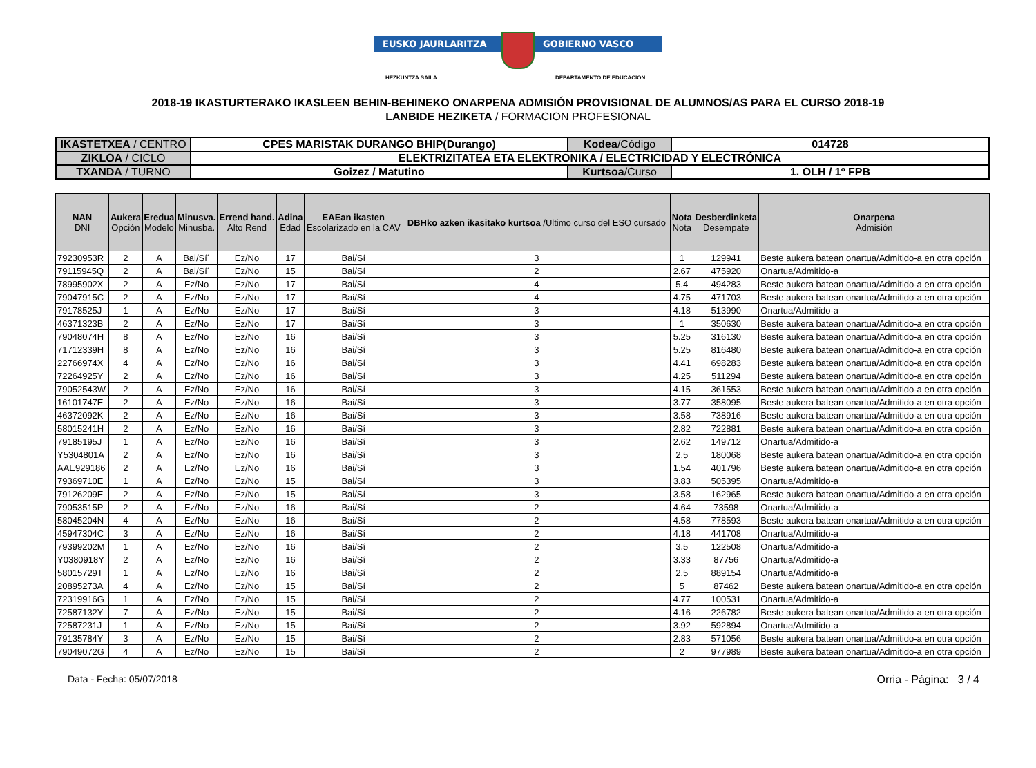EUSKO JAURLARITZA GOBIERNO VASCO
HEZKUNTZA SAILA DEPARTAMENTO DE EDUCACIÓN
2018-19 IKASTURTERAKO IKASLEEN BEHIN-BEHINEKO ONARPENA ADMISIÓN PROVISIONAL DE ALUMNOS/AS PARA EL CURSO 2018-19
LANBIDE HEZIKETA / FORMACION PROFESIONAL
| IKASTETXEA / CENTRO | CPES MARISTAK DURANGO BHIP(Durango) | Kodea /Código | 014728 |
| ZIKLOA / CICLO | ELEKTRIZITATEA ETA ELEKTRONIKA / ELECTRICIDAD Y ELECTRÓNICA | | |
| TXANDA / TURNO | Goizez / Matutino | Kurtsoa /Curso | 1. OLH / 1º FPB |
| NAN DNI | Aukera Opción | Eredua Modelo | Minusva. Minusba. | Errend hand. Alto Rend | Adina Edad | EAEan ikasten Escolarizado en la CAV | DBHko azken ikasitako kurtsoa /Ultimo curso del ESO cursado | Nota Nota | Desberdinketa Desempate | Onarpena Admisión |
| --- | --- | --- | --- | --- | --- | --- | --- | --- | --- | --- |
| 79230953R | 2 | A | Bai/Sí´ | Ez/No | 17 | Bai/Sí | 3 | 1 | 129941 | Beste aukera batean onartua/Admitido-a en otra opción |
| 79115945Q | 2 | A | Bai/Sí´ | Ez/No | 15 | Bai/Sí | 2 | 2.67 | 475920 | Onartua/Admitido-a |
| 78995902X | 2 | A | Ez/No | Ez/No | 17 | Bai/Sí | 4 | 5.4 | 494283 | Beste aukera batean onartua/Admitido-a en otra opción |
| 79047915C | 2 | A | Ez/No | Ez/No | 17 | Bai/Sí | 4 | 4.75 | 471703 | Beste aukera batean onartua/Admitido-a en otra opción |
| 79178525J | 1 | A | Ez/No | Ez/No | 17 | Bai/Sí | 3 | 4.18 | 513990 | Onartua/Admitido-a |
| 46371323B | 2 | A | Ez/No | Ez/No | 17 | Bai/Sí | 3 | 1 | 350630 | Beste aukera batean onartua/Admitido-a en otra opción |
| 79048074H | 8 | A | Ez/No | Ez/No | 16 | Bai/Sí | 3 | 5.25 | 316130 | Beste aukera batean onartua/Admitido-a en otra opción |
| 71712339H | 8 | A | Ez/No | Ez/No | 16 | Bai/Sí | 3 | 5.25 | 816480 | Beste aukera batean onartua/Admitido-a en otra opción |
| 22766974X | 4 | A | Ez/No | Ez/No | 16 | Bai/Sí | 3 | 4.41 | 698283 | Beste aukera batean onartua/Admitido-a en otra opción |
| 72264925Y | 2 | A | Ez/No | Ez/No | 16 | Bai/Sí | 3 | 4.25 | 511294 | Beste aukera batean onartua/Admitido-a en otra opción |
| 79052543W | 2 | A | Ez/No | Ez/No | 16 | Bai/Sí | 3 | 4.15 | 361553 | Beste aukera batean onartua/Admitido-a en otra opción |
| 16101747E | 2 | A | Ez/No | Ez/No | 16 | Bai/Sí | 3 | 3.77 | 358095 | Beste aukera batean onartua/Admitido-a en otra opción |
| 46372092K | 2 | A | Ez/No | Ez/No | 16 | Bai/Sí | 3 | 3.58 | 738916 | Beste aukera batean onartua/Admitido-a en otra opción |
| 58015241H | 2 | A | Ez/No | Ez/No | 16 | Bai/Sí | 3 | 2.82 | 722881 | Beste aukera batean onartua/Admitido-a en otra opción |
| 79185195J | 1 | A | Ez/No | Ez/No | 16 | Bai/Sí | 3 | 2.62 | 149712 | Onartua/Admitido-a |
| Y5304801A | 2 | A | Ez/No | Ez/No | 16 | Bai/Sí | 3 | 2.5 | 180068 | Beste aukera batean onartua/Admitido-a en otra opción |
| AAE929186 | 2 | A | Ez/No | Ez/No | 16 | Bai/Sí | 3 | 1.54 | 401796 | Beste aukera batean onartua/Admitido-a en otra opción |
| 79369710E | 1 | A | Ez/No | Ez/No | 15 | Bai/Sí | 3 | 3.83 | 505395 | Onartua/Admitido-a |
| 79126209E | 2 | A | Ez/No | Ez/No | 15 | Bai/Sí | 3 | 3.58 | 162965 | Beste aukera batean onartua/Admitido-a en otra opción |
| 79053515P | 2 | A | Ez/No | Ez/No | 16 | Bai/Sí | 2 | 4.64 | 73598 | Onartua/Admitido-a |
| 58045204N | 4 | A | Ez/No | Ez/No | 16 | Bai/Sí | 2 | 4.58 | 778593 | Beste aukera batean onartua/Admitido-a en otra opción |
| 45947304C | 3 | A | Ez/No | Ez/No | 16 | Bai/Sí | 2 | 4.18 | 441708 | Onartua/Admitido-a |
| 79399202M | 1 | A | Ez/No | Ez/No | 16 | Bai/Sí | 2 | 3.5 | 122508 | Onartua/Admitido-a |
| Y0380918Y | 2 | A | Ez/No | Ez/No | 16 | Bai/Sí | 2 | 3.33 | 87756 | Onartua/Admitido-a |
| 58015729T | 1 | A | Ez/No | Ez/No | 16 | Bai/Sí | 2 | 2.5 | 889154 | Onartua/Admitido-a |
| 20895273A | 4 | A | Ez/No | Ez/No | 15 | Bai/Sí | 2 | 5 | 87462 | Beste aukera batean onartua/Admitido-a en otra opción |
| 72319916G | 1 | A | Ez/No | Ez/No | 15 | Bai/Sí | 2 | 4.77 | 100531 | Onartua/Admitido-a |
| 72587132Y | 7 | A | Ez/No | Ez/No | 15 | Bai/Sí | 2 | 4.16 | 226782 | Beste aukera batean onartua/Admitido-a en otra opción |
| 72587231J | 1 | A | Ez/No | Ez/No | 15 | Bai/Sí | 2 | 3.92 | 592894 | Onartua/Admitido-a |
| 79135784Y | 3 | A | Ez/No | Ez/No | 15 | Bai/Sí | 2 | 2.83 | 571056 | Beste aukera batean onartua/Admitido-a en otra opción |
| 79049072G | 4 | A | Ez/No | Ez/No | 15 | Bai/Sí | 2 | 2 | 977989 | Beste aukera batean onartua/Admitido-a en otra opción |
Data - Fecha: 05/07/2018 Orria - Página: 3 / 4